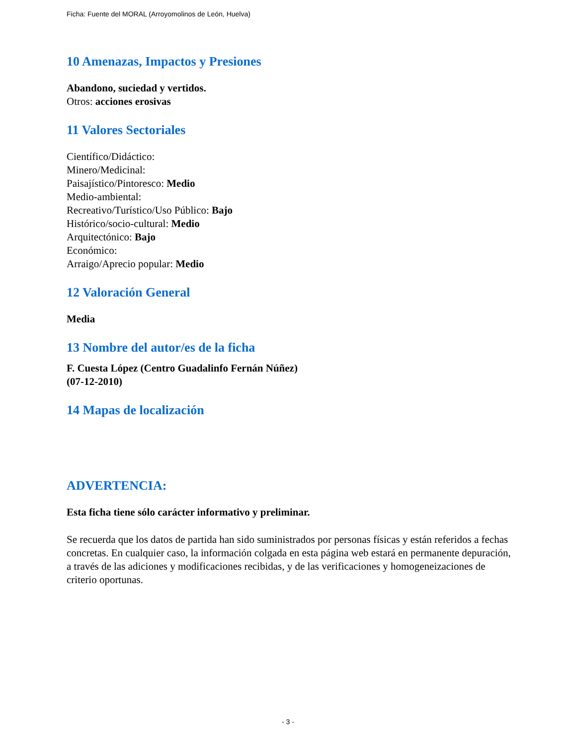Ficha: Fuente del MORAL (Arroyomolinos de León, Huelva)
10 Amenazas, Impactos y Presiones
Abandono, suciedad y vertidos.
Otros: acciones erosivas
11 Valores Sectoriales
Científico/Didáctico:
Minero/Medicinal:
Paisajístico/Pintoresco: Medio
Medio-ambiental:
Recreativo/Turístico/Uso Público: Bajo
Histórico/socio-cultural: Medio
Arquitectónico: Bajo
Económico:
Arraigo/Aprecio popular: Medio
12 Valoración General
Media
13 Nombre del autor/es de la ficha
F. Cuesta López (Centro Guadalinfo Fernán Núñez)
(07-12-2010)
14 Mapas de localización
ADVERTENCIA:
Esta ficha tiene sólo carácter informativo y preliminar.
Se recuerda que los datos de partida han sido suministrados por personas físicas y están referidos a fechas concretas. En cualquier caso, la información colgada en esta página web estará en permanente depuración, a través de las adiciones y modificaciones recibidas, y de las verificaciones y homogeneizaciones de criterio oportunas.
- 3 -